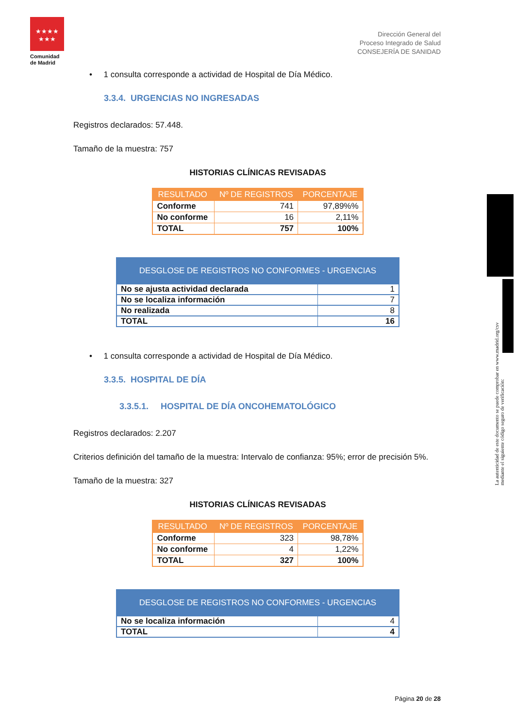★★★★
★★★
Comunidad
de Madrid
Dirección General del
Proceso Integrado de Salud
CONSEJERÍA DE SANIDAD
La autenticidad de este documento se puede comprobar en www.madrid.org/csv
mediante el siguiente código seguro de verificación:
• 1 consulta corresponde a actividad de Hospital de Día Médico.
3.3.4. URGENCIAS NO INGRESADAS
Registros declarados: 57.448.
Tamaño de la muestra: 757
HISTORIAS CLÍNICAS REVISADAS
| RESULTADO | Nº DE REGISTROS | PORCENTAJE |
| --- | --- | --- |
| Conforme | 741 | 97,89%% |
| No conforme | 16 | 2,11% |
| TOTAL | 757 | 100% |
| DESGLOSE DE REGISTROS NO CONFORMES - URGENCIAS | |
| --- | --- |
| No se ajusta actividad declarada | 1 |
| No se localiza información | 7 |
| No realizada | 8 |
| TOTAL | 16 |
• 1 consulta corresponde a actividad de Hospital de Día Médico.
3.3.5. HOSPITAL DE DÍA
3.3.5.1. HOSPITAL DE DÍA ONCOHEMATOLÓGICO
Registros declarados: 2.207
Criterios definición del tamaño de la muestra: Intervalo de confianza: 95%; error de precisión 5%.
Tamaño de la muestra: 327
HISTORIAS CLÍNICAS REVISADAS
| RESULTADO | Nº DE REGISTROS | PORCENTAJE |
| --- | --- | --- |
| Conforme | 323 | 98,78% |
| No conforme | 4 | 1,22% |
| TOTAL | 327 | 100% |
| DESGLOSE DE REGISTROS NO CONFORMES - URGENCIAS | |
| --- | --- |
| No se localiza información | 4 |
| TOTAL | 4 |
Página 20 de 28